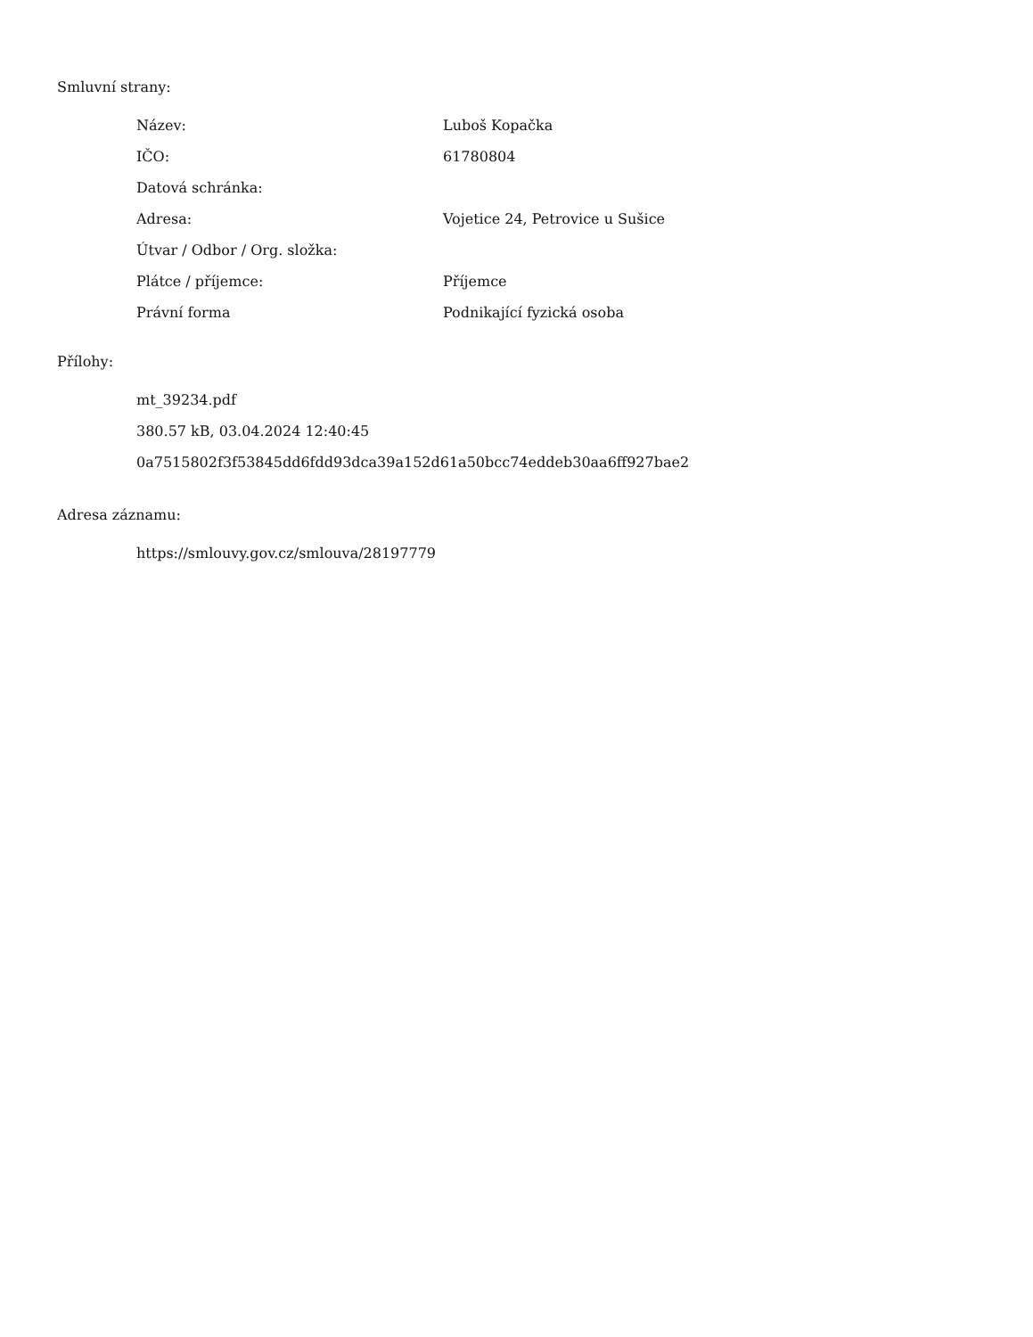Smluvní strany:
| Název: | Luboš Kopačka |
| IČO: | 61780804 |
| Datová schránka: | |
| Adresa: | Vojetice 24, Petrovice u Sušice |
| Útvar / Odbor / Org. složka: | |
| Plátce / příjemce: | Příjemce |
| Právní forma | Podnikající fyzická osoba |
Přílohy:
mt_39234.pdf
380.57 kB, 03.04.2024 12:40:45
0a7515802f3f53845dd6fdd93dca39a152d61a50bcc74eddeb30aa6ff927bae2
Adresa záznamu:
https://smlouvy.gov.cz/smlouva/28197779